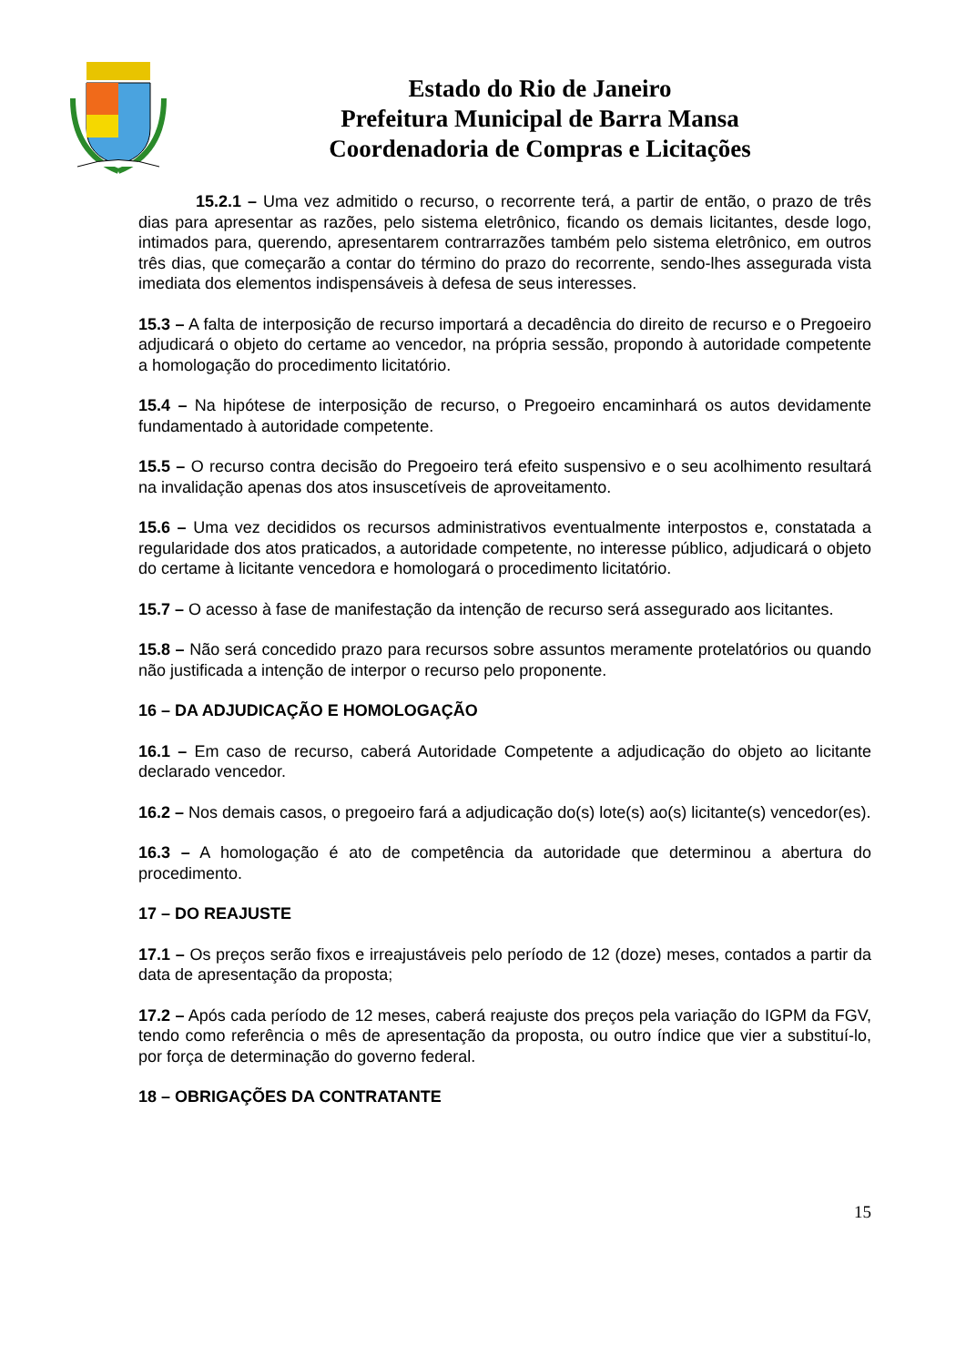Estado do Rio de Janeiro
Prefeitura Municipal de Barra Mansa
Coordenadoria de Compras e Licitações
15.2.1 – Uma vez admitido o recurso, o recorrente terá, a partir de então, o prazo de três dias para apresentar as razões, pelo sistema eletrônico, ficando os demais licitantes, desde logo, intimados para, querendo, apresentarem contrarrazões também pelo sistema eletrônico, em outros três dias, que começarão a contar do término do prazo do recorrente, sendo-lhes assegurada vista imediata dos elementos indispensáveis à defesa de seus interesses.
15.3 – A falta de interposição de recurso importará a decadência do direito de recurso e o Pregoeiro adjudicará o objeto do certame ao vencedor, na própria sessão, propondo à autoridade competente a homologação do procedimento licitatório.
15.4 – Na hipótese de interposição de recurso, o Pregoeiro encaminhará os autos devidamente fundamentado à autoridade competente.
15.5 – O recurso contra decisão do Pregoeiro terá efeito suspensivo e o seu acolhimento resultará na invalidação apenas dos atos insuscetíveis de aproveitamento.
15.6 – Uma vez decididos os recursos administrativos eventualmente interpostos e, constatada a regularidade dos atos praticados, a autoridade competente, no interesse público, adjudicará o objeto do certame à licitante vencedora e homologará o procedimento licitatório.
15.7 – O acesso à fase de manifestação da intenção de recurso será assegurado aos licitantes.
15.8 – Não será concedido prazo para recursos sobre assuntos meramente protelatórios ou quando não justificada a intenção de interpor o recurso pelo proponente.
16 – DA ADJUDICAÇÃO E HOMOLOGAÇÃO
16.1 – Em caso de recurso, caberá Autoridade Competente a adjudicação do objeto ao licitante declarado vencedor.
16.2 – Nos demais casos, o pregoeiro fará a adjudicação do(s) lote(s) ao(s) licitante(s) vencedor(es).
16.3 – A homologação é ato de competência da autoridade que determinou a abertura do procedimento.
17 – DO REAJUSTE
17.1 – Os preços serão fixos e irreajustáveis pelo período de 12 (doze) meses, contados a partir da data de apresentação da proposta;
17.2 – Após cada período de 12 meses, caberá reajuste dos preços pela variação do IGPM da FGV, tendo como referência o mês de apresentação da proposta, ou outro índice que vier a substituí-lo, por força de determinação do governo federal.
18 – OBRIGAÇÕES DA CONTRATANTE
15